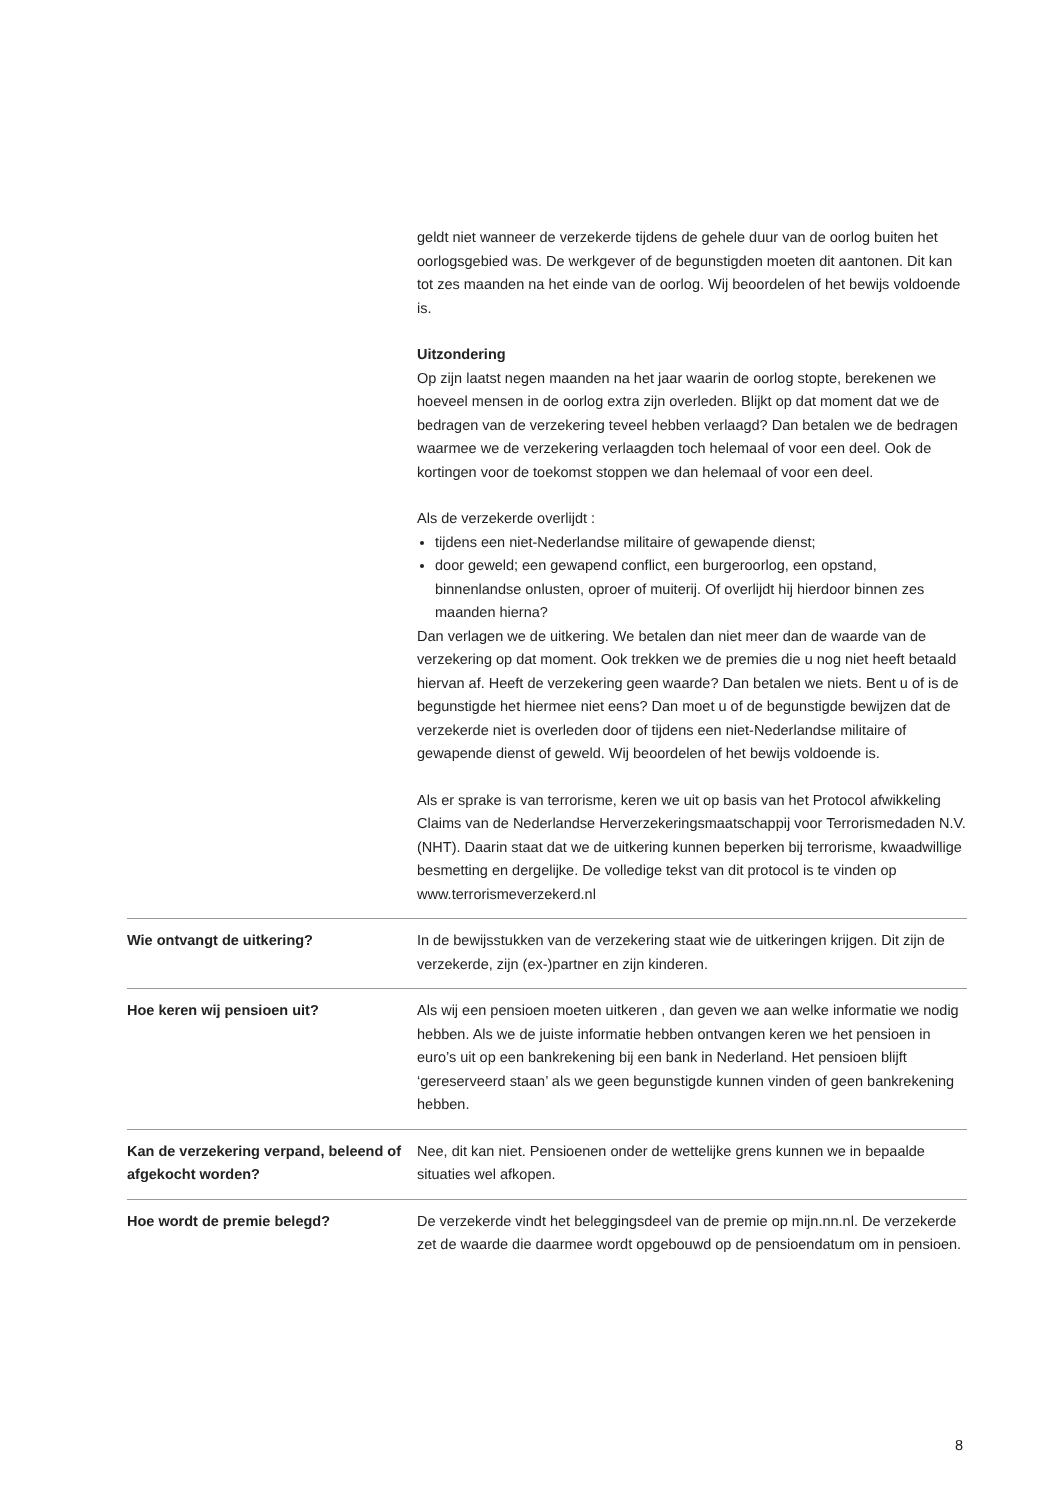geldt niet wanneer de verzekerde tijdens de gehele duur van de oorlog buiten het oorlogsgebied was. De werkgever of de begunstigden moeten dit aantonen. Dit kan tot zes maanden na het einde van de oorlog. Wij beoordelen of het bewijs voldoende is.
Uitzondering
Op zijn laatst negen maanden na het jaar waarin de oorlog stopte, berekenen we hoeveel mensen in de oorlog extra zijn overleden. Blijkt op dat moment dat we de bedragen van de verzekering teveel hebben verlaagd? Dan betalen we de bedragen waarmee we de verzekering verlaagden toch helemaal of voor een deel. Ook de kortingen voor de toekomst stoppen we dan helemaal of voor een deel.
Als de verzekerde overlijdt :
tijdens een niet-Nederlandse militaire of gewapende dienst;
door geweld; een gewapend conflict, een burgeroorlog, een opstand, binnenlandse onlusten, oproer of muiterij. Of overlijdt hij hierdoor binnen zes maanden hierna?
Dan verlagen we de uitkering. We betalen dan niet meer dan de waarde van de verzekering op dat moment. Ook trekken we de premies die u nog niet heeft betaald hiervan af. Heeft de verzekering geen waarde? Dan betalen we niets. Bent u of is de begunstigde het hiermee niet eens? Dan moet u of de begunstigde bewijzen dat de verzekerde niet is overleden door of tijdens een niet-Nederlandse militaire of gewapende dienst of geweld. Wij beoordelen of het bewijs voldoende is.
Als er sprake is van terrorisme, keren we uit op basis van het Protocol afwikkeling Claims van de Nederlandse Herverzekeringsmaatschappij voor Terrorismedaden N.V. (NHT). Daarin staat dat we de uitkering kunnen beperken bij terrorisme, kwaadwillige besmetting en dergelijke. De volledige tekst van dit protocol is te vinden op www.terrorismeverzekerd.nl
Wie ontvangt de uitkering? In de bewijsstukken van de verzekering staat wie de uitkeringen krijgen. Dit zijn de verzekerde, zijn (ex-)partner en zijn kinderen.
Hoe keren wij pensioen uit? Als wij een pensioen moeten uitkeren , dan geven we aan welke informatie we nodig hebben. Als we de juiste informatie hebben ontvangen keren we het pensioen in euro’s uit op een bankrekening bij een bank in Nederland. Het pensioen blijft ‘gereserveerd staan’ als we geen begunstigde kunnen vinden of geen bankrekening hebben.
Kan de verzekering verpand, beleend of afgekocht worden?
Nee, dit kan niet. Pensioenen onder de wettelijke grens kunnen we in bepaalde situaties wel afkopen.
Hoe wordt de premie belegd? De verzekerde vindt het beleggingsdeel van de premie op mijn.nn.nl. De verzekerde zet de waarde die daarmee wordt opgebouwd op de pensioendatum om in pensioen.
8